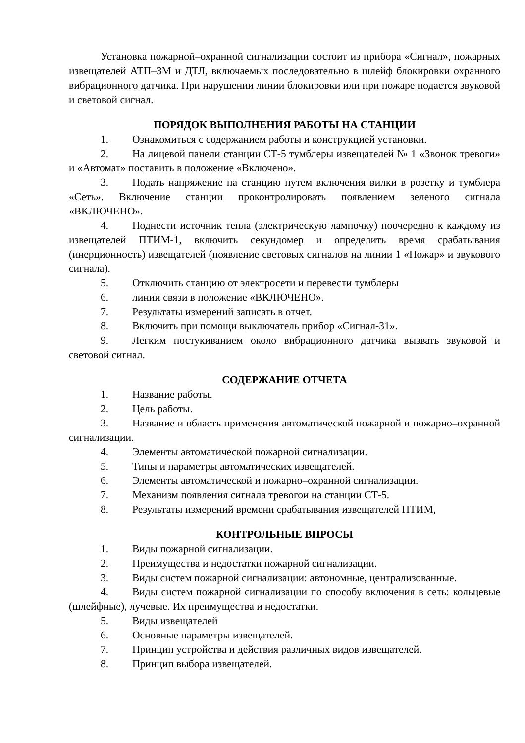Установка пожарной–охранной сигнализации состоит из прибора «Сигнал», пожарных извещателей АТП–ЗМ и ДТЛ, включаемых последовательно в шлейф блокировки охранного вибрационного датчика. При нарушении линии блокировки или при пожаре подается звуковой и световой сигнал.
ПОРЯДОК ВЫПОЛНЕНИЯ РАБОТЫ НА СТАНЦИИ
1. Ознакомиться с содержанием работы и конструкцией установки.
2. На лицевой панели станции СТ-5 тумблеры извещателей № 1 «Звонок тревоги» и «Автомат» поставить в положение «Включено».
3. Подать напряжение па станцию путем включения вилки в розетку и тумблера «Сеть». Включение станции проконтролировать появлением зеленого сигнала «ВКЛЮЧЕНО».
4. Поднести источник тепла (электрическую лампочку) поочередно к каждому из извещателей ПТИМ-1, включить секундомер и определить время срабатывания (инерционность) извещателей (появление световых сигналов на линии 1 «Пожар» и звукового сигнала).
5. Отключить станцию от электросети и перевести тумблеры
6. линии связи в положение «ВКЛЮЧЕНО».
7. Результаты измерений записать в отчет.
8. Включить при помощи выключатель прибор «Сигнал-31».
9. Легким постукиванием около вибрационного датчика вызвать звуковой и световой сигнал.
СОДЕРЖАНИЕ ОТЧЕТА
1. Название работы.
2. Цель работы.
3. Название и область применения автоматической пожарной и пожарно–охранной сигнализации.
4. Элементы автоматической пожарной сигнализации.
5. Типы и параметры автоматических извещателей.
6. Элементы автоматической и пожарно–охранной сигнализации.
7. Механизм появления сигнала тревогои на станции СТ-5.
8. Результаты измерений времени срабатывания извещателей ПТИМ,
КОНТРОЛЬНЫЕ ВПРОСЫ
1. Виды пожарной сигнализации.
2. Преимущества и недостатки пожарной сигнализации.
3. Виды систем пожарной сигнализации: автономные, централизованные.
4. Виды систем пожарной сигнализации по способу включения в сеть: кольцевые (шлейфные), лучевые. Их преимущества и недостатки.
5. Виды извещателей
6. Основные параметры извещателей.
7. Принцип устройства и действия различных видов извещателей.
8. Принцип выбора извещателей.